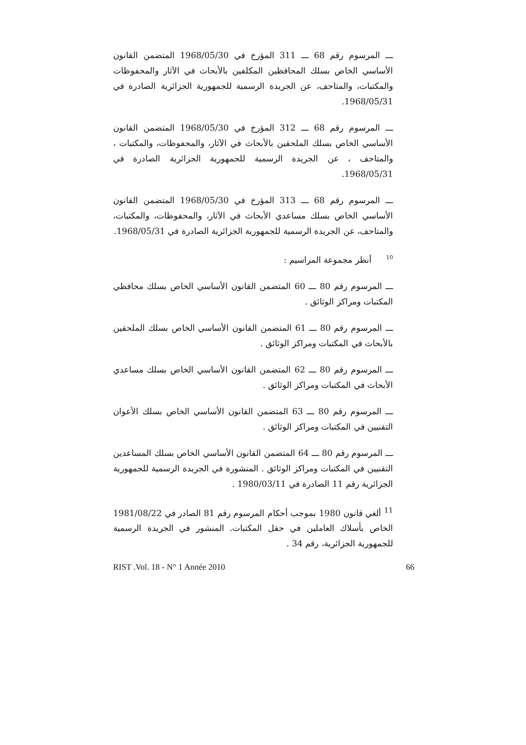ـــ المرسوم رقم 68 ـــ 311 المؤرخ في 1968/05/30 المتضمن القانون الأساسي الخاص بسلك المحافظين المكلفين بالأبحاث في الآثار والمحفوظات والمكتبات، والمتاحف، عن الجريدة الرسمية للجمهورية الجزائرية الصادرة في 1968/05/31.
ـــ المرسوم رقم 68 ـــ 312 المؤرخ في 1968/05/30 المتضمن القانون الأساسي الخاص بسلك الملحقين بالأبحاث في الآثار، والمحفوظات، والمكتبات ، والمتاحف ، عن الجريدة الرسمية للجمهورية الجزائرية الصادرة في 1968/05/31.
ـــ المرسوم رقم 68 ـــ 313 المؤرخ في 1968/05/30 المتضمن القانون الأساسي الخاص بسلك مساعدي الأبحاث في الآثار، والمحفوظات، والمكتبات، والمتاحف، عن الجريدة الرسمية للجمهورية الجزائرية الصادرة في 1968/05/31.
<sup>10</sup> أنظر مجموعة المراسيم :
ـــ المرسوم رقم 80 ـــ 60 المتضمن القانون الأساسي الخاص بسلك محافظي المكتبات ومراكز الوثائق .
ـــ المرسوم رقم 80 ـــ 61 المتضمن القانون الأساسي الخاص بسلك الملحقين بالأبحاث في المكتبات ومراكز الوثائق .
ـــ المرسوم رقم 80 ـــ 62 المتضمن القانون الأساسي الخاص بسلك مساعدي الأبحاث في المكتبات ومراكز الوثائق .
ـــ المرسوم رقم 80 ـــ 63 المتضمن القانون الأساسي الخاص بسلك الأعوان التقنيين في المكتبات ومراكز الوثائق .
ـــ المرسوم رقم 80 ـــ 64 المتضمن القانون الأساسي الخاص بسلك المساعدين التقنيين في المكتبات ومراكز الوثائق . المنشورة في الجريدة الرسمية للجمهورية الجزائرية رقم 11 الصادرة في 1980/03/11 .
<sup>11</sup> ألغي قانون 1980 بموجب أحكام المرسوم رقم 81 الصادر في 1981/08/22 الخاص بأسلاك العاملين في حقل المكتبات. المنشور في الجريدة الرسمية للجمهورية الجزائرية، رقم 34 .
RIST .Vol. 18 - N° 1 Année 2010 66